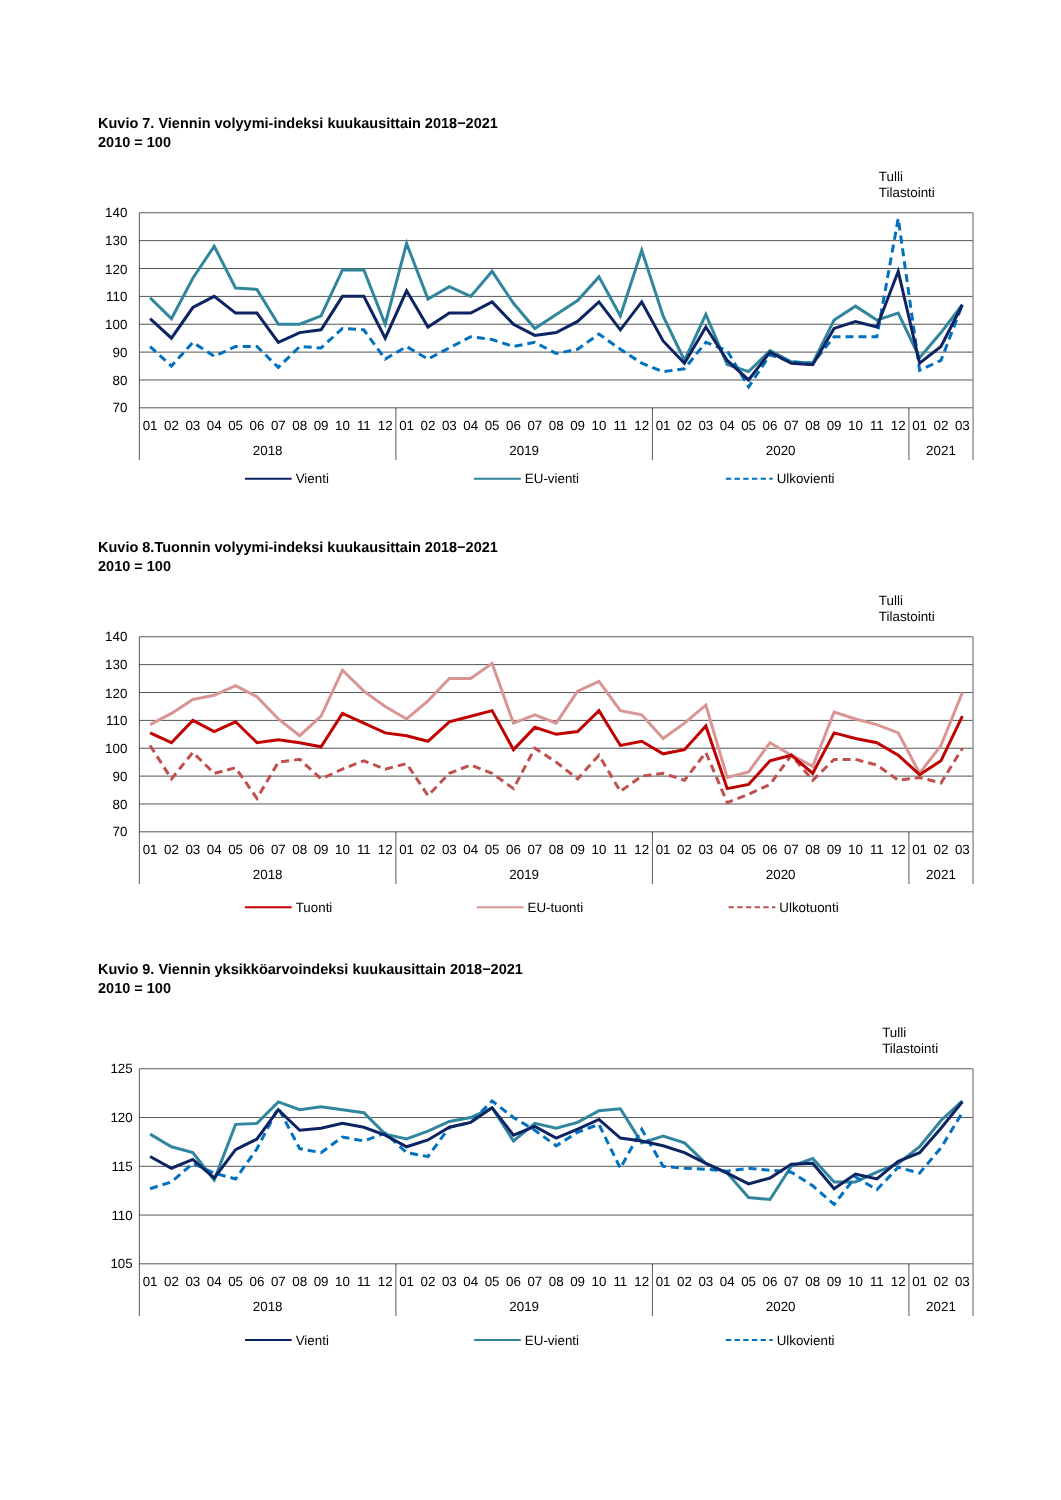Kuvio 7. Viennin volyymi-indeksi kuukausittain 2018−2021
2010 = 100
Tulli
Tilastointi
140
130
120
110
100
90
80
70
01
02
03
04
05
06
07
08
09
10
11
12
01
02
03
04
05
06
07
08
09
10
11
12
01
02
03
04
05
06
07
08
09
10
11
12
01
02
03
2018
2019
2020
2021
Vienti
EU-vienti
Ulkovienti
Kuvio 8.Tuonnin volyymi-indeksi kuukausittain 2018−2021
2010 = 100
Tulli
Tilastointi
140
130
120
110
100
90
80
70
01
02
03
04
05
06
07
08
09
10
11
12
01
02
03
04
05
06
07
08
09
10
11
12
01
02
03
04
05
06
07
08
09
10
11
12
01
02
03
2018
2019
2020
2021
Tuonti
EU-tuonti
Ulkotuonti
Kuvio 9. Viennin yksikköarvoindeksi kuukausittain 2018−2021
2010 = 100
Tulli
Tilastointi
125
120
115
110
105
01
02
03
04
05
06
07
08
09
10
11
12
01
02
03
04
05
06
07
08
09
10
11
12
01
02
03
04
05
06
07
08
09
10
11
12
01
02
03
2018
2019
2020
2021
Vienti
EU-vienti
Ulkovienti